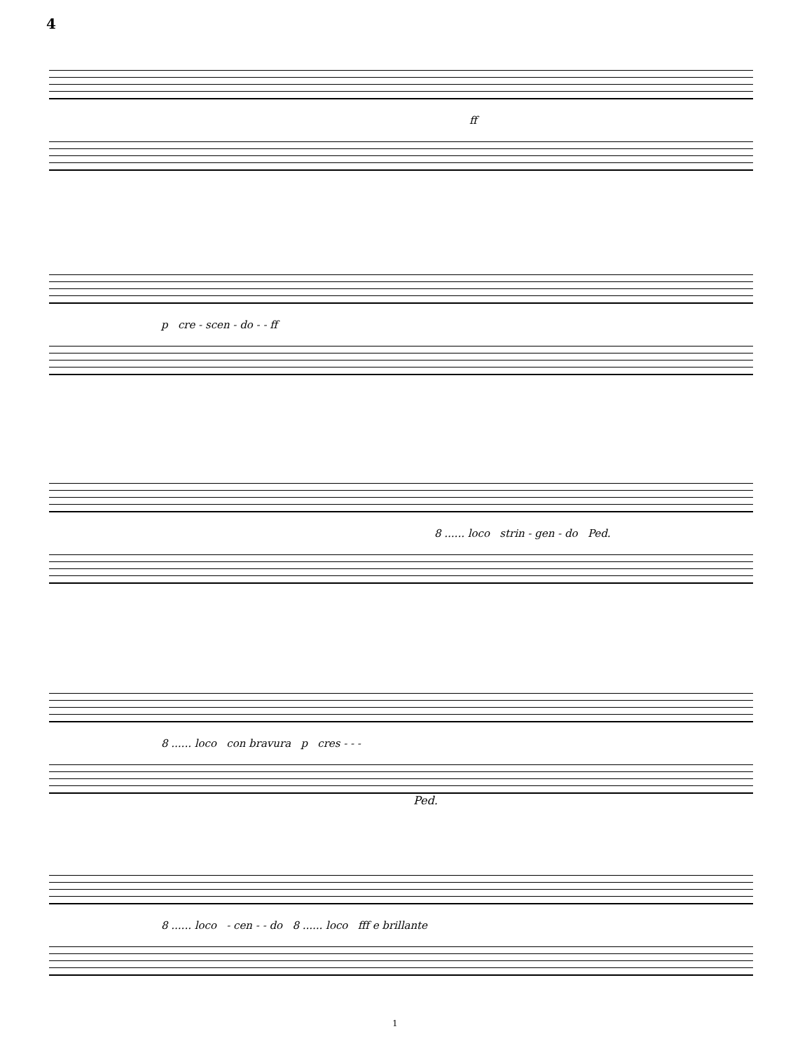4
ff
p cre - scen - do - - ff
8 ...... loco strin - gen - do Ped.
8 ...... loco con bravura p cres - - -
Ped.
8 ...... loco - cen - - do 8 ...... loco fff e brillante
1